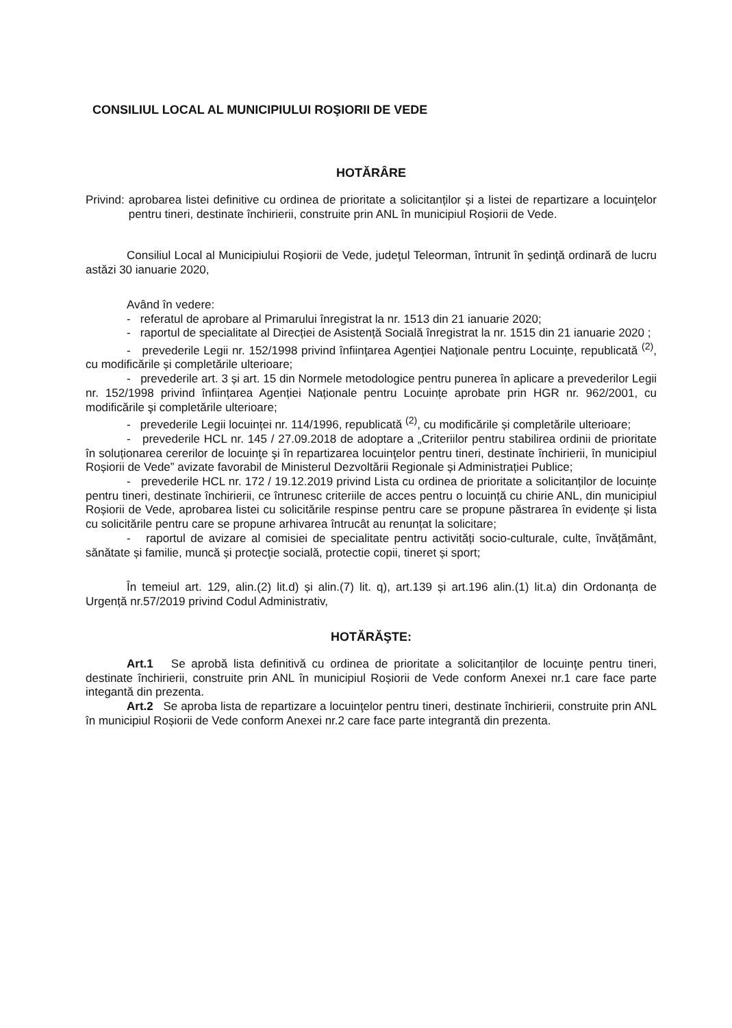CONSILIUL LOCAL AL MUNICIPIULUI ROŞIORII DE VEDE
HOTĂRÂRE
Privind: aprobarea listei definitive cu ordinea de prioritate a solicitanților și a listei de repartizare a locuinţelor pentru tineri, destinate închirierii, construite prin ANL în municipiul Roșiorii de Vede.
Consiliul Local al Municipiului Roşiorii de Vede, judeţul Teleorman, întrunit în şedinţă ordinară de lucru astăzi 30 ianuarie 2020,
Având în vedere:
- referatul de aprobare al Primarului înregistrat la nr. 1513 din 21 ianuarie 2020;
- raportul de specialitate al Direcției de Asistență Socială înregistrat la nr. 1515 din 21 ianuarie 2020 ;
- prevederile Legii nr. 152/1998 privind înfiinţarea Agenţiei Naţionale pentru Locuințe, republicată <sup>(2)</sup>, cu modificările și completările ulterioare;
- prevederile art. 3 și art. 15 din Normele metodologice pentru punerea în aplicare a prevederilor Legii nr. 152/1998 privind înființarea Agenției Naționale pentru Locuințe aprobate prin HGR nr. 962/2001, cu modificările şi completările ulterioare;
- prevederile Legii locuinței nr. 114/1996, republicată <sup>(2)</sup>, cu modificările și completările ulterioare;
- prevederile HCL nr. 145 / 27.09.2018 de adoptare a „Criteriilor pentru stabilirea ordinii de prioritate în soluționarea cererilor de locuinţe şi în repartizarea locuinţelor pentru tineri, destinate închirierii, în municipiul Roșiorii de Vede” avizate favorabil de Ministerul Dezvoltării Regionale și Administrației Publice;
- prevederile HCL nr. 172 / 19.12.2019 privind Lista cu ordinea de prioritate a solicitanților de locuințe pentru tineri, destinate închirierii, ce întrunesc criteriile de acces pentru o locuință cu chirie ANL, din municipiul Roșiorii de Vede, aprobarea listei cu solicitările respinse pentru care se propune păstrarea în evidențe și lista cu solicitările pentru care se propune arhivarea întrucât au renunțat la solicitare;
- raportul de avizare al comisiei de specialitate pentru activități socio-culturale, culte, învățământ, sănătate și familie, muncă și protecţie socială, protectie copii, tineret și sport;
În temeiul art. 129, alin.(2) lit.d) și alin.(7) lit. q), art.139 și art.196 alin.(1) lit.a) din Ordonanța de Urgență nr.57/2019 privind Codul Administrativ,
HOTĂRĂŞTE:
Art.1 Se aprobă lista definitivă cu ordinea de prioritate a solicitanților de locuinţe pentru tineri, destinate închirierii, construite prin ANL în municipiul Roșiorii de Vede conform Anexei nr.1 care face parte integantă din prezenta.
Art.2 Se aproba lista de repartizare a locuinţelor pentru tineri, destinate închirierii, construite prin ANL în municipiul Roșiorii de Vede conform Anexei nr.2 care face parte integrantă din prezenta.